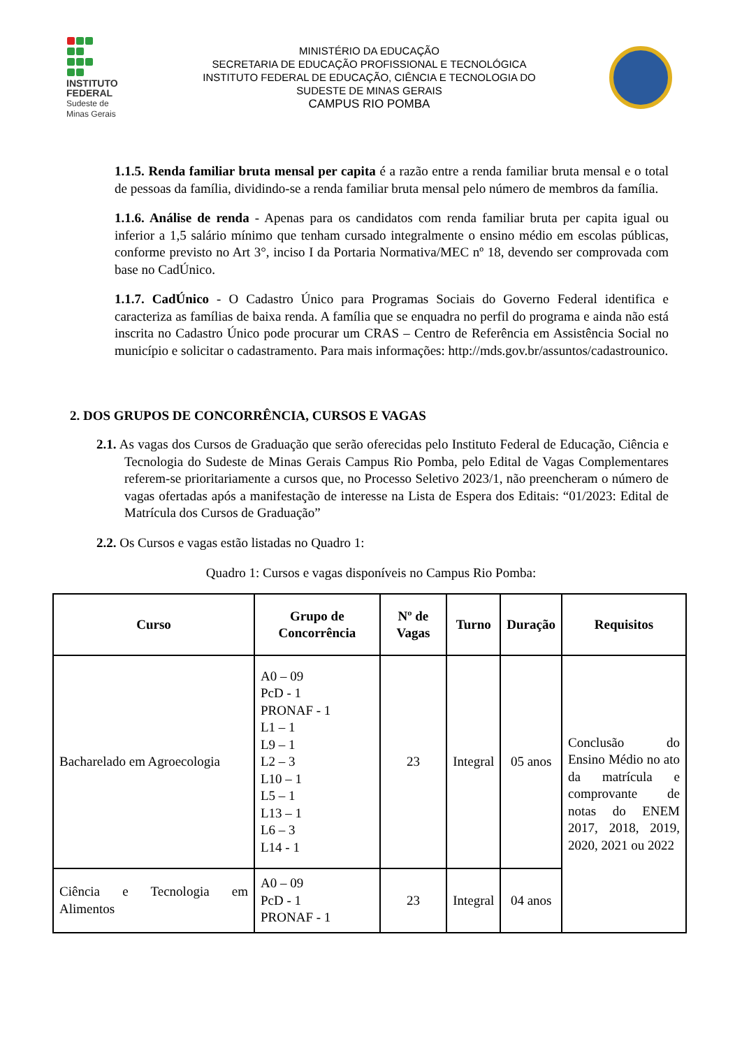INSTITUTO
FEDERAL
Sudeste de
Minas Gerais
MINISTÉRIO DA EDUCAÇÃO
SECRETARIA DE EDUCAÇÃO PROFISSIONAL E TECNOLÓGICA
INSTITUTO FEDERAL DE EDUCAÇÃO, CIÊNCIA E TECNOLOGIA DO
SUDESTE DE MINAS GERAIS
CAMPUS RIO POMBA
1.1.5. Renda familiar bruta mensal per capita é a razão entre a renda familiar bruta mensal e o total de pessoas da família, dividindo-se a renda familiar bruta mensal pelo número de membros da família.
1.1.6. Análise de renda - Apenas para os candidatos com renda familiar bruta per capita igual ou inferior a 1,5 salário mínimo que tenham cursado integralmente o ensino médio em escolas públicas, conforme previsto no Art 3°, inciso I da Portaria Normativa/MEC nº 18, devendo ser comprovada com base no CadÚnico.
1.1.7. CadÚnico - O Cadastro Único para Programas Sociais do Governo Federal identifica e caracteriza as famílias de baixa renda. A família que se enquadra no perfil do programa e ainda não está inscrita no Cadastro Único pode procurar um CRAS – Centro de Referência em Assistência Social no município e solicitar o cadastramento. Para mais informações: http://mds.gov.br/assuntos/cadastrounico.
2. DOS GRUPOS DE CONCORRÊNCIA, CURSOS E VAGAS
2.1. As vagas dos Cursos de Graduação que serão oferecidas pelo Instituto Federal de Educação, Ciência e Tecnologia do Sudeste de Minas Gerais Campus Rio Pomba, pelo Edital de Vagas Complementares referem-se prioritariamente a cursos que, no Processo Seletivo 2023/1, não preencheram o número de vagas ofertadas após a manifestação de interesse na Lista de Espera dos Editais: “01/2023: Edital de Matrícula dos Cursos de Graduação”
2.2. Os Cursos e vagas estão listadas no Quadro 1:
Quadro 1: Cursos e vagas disponíveis no Campus Rio Pomba:
| Curso | Grupo de Concorrência | Nº de Vagas | Turno | Duração | Requisitos |
| --- | --- | --- | --- | --- | --- |
| Bacharelado em Agroecologia | A0 – 09 PcD - 1 PRONAF - 1 L1 – 1 L9 – 1 L2 – 3 L10 – 1 L5 – 1 L13 – 1 L6 – 3 L14 - 1 | 23 | Integral | 05 anos | Conclusão do Ensino Médio no ato da matrícula e comprovante de notas do ENEM 2017, 2018, 2019, 2020, 2021 ou 2022 |
| Ciência e Tecnologia em Alimentos | A0 – 09 PcD - 1 PRONAF - 1 | 23 | Integral | 04 anos | |